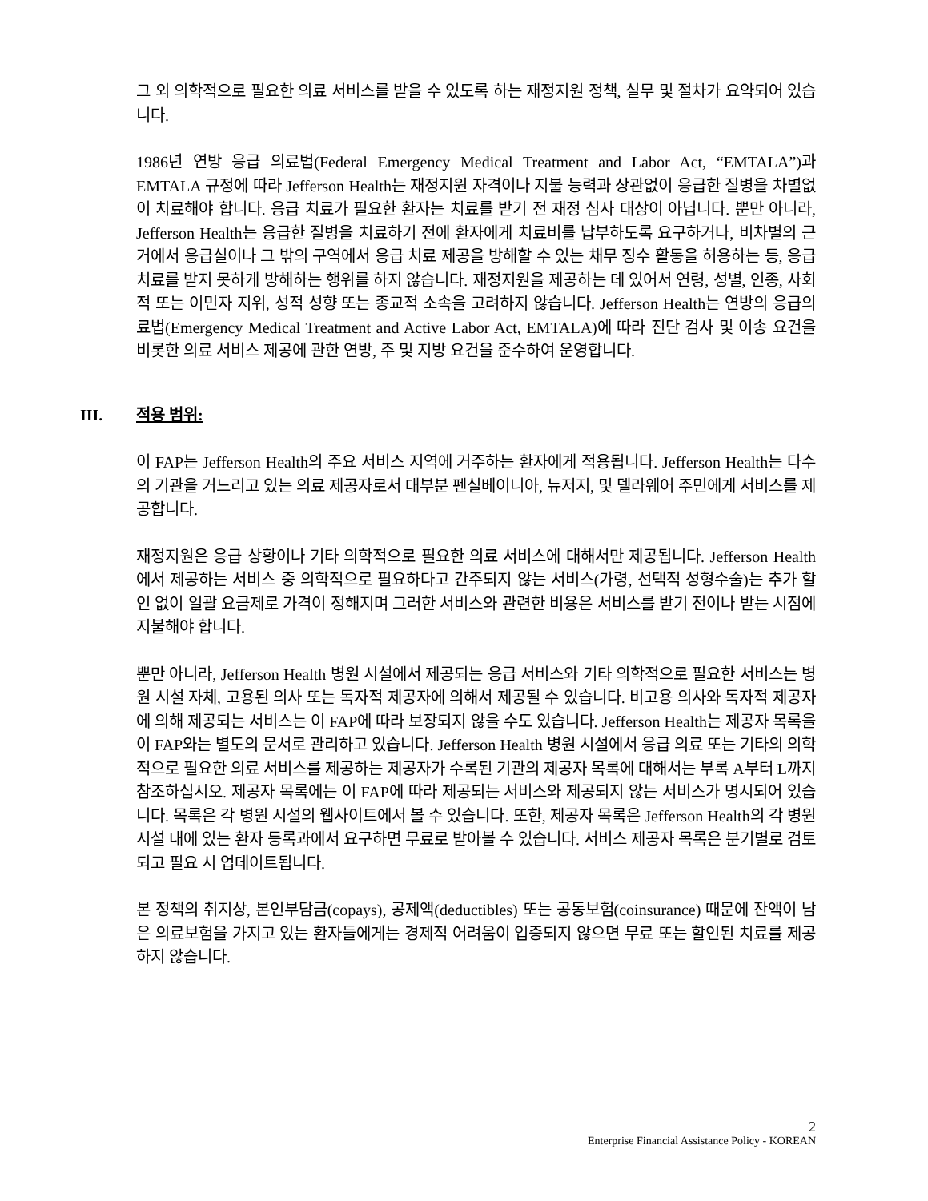그 외 의학적으로 필요한 의료 서비스를 받을 수 있도록 하는 재정지원 정책, 실무 및 절차가 요약되어 있습니다.
1986년 연방 응급 의료법(Federal Emergency Medical Treatment and Labor Act, “EMTALA”)과 EMTALA 규정에 따라 Jefferson Health는 재정지원 자격이나 지불 능력과 상관없이 응급한 질병을 차별없이 치료해야 합니다. 응급 치료가 필요한 환자는 치료를 받기 전 재정 심사 대상이 아닙니다. 뿐만 아니라, Jefferson Health는 응급한 질병을 치료하기 전에 환자에게 치료비를 납부하도록 요구하거나, 비차별의 근거에서 응급실이나 그 밖의 구역에서 응급 치료 제공을 방해할 수 있는 채무 징수 활동을 허용하는 등, 응급 치료를 받지 못하게 방해하는 행위를 하지 않습니다. 재정지원을 제공하는 데 있어서 연령, 성별, 인종, 사회적 또는 이민자 지위, 성적 성향 또는 종교적 소속을 고려하지 않습니다. Jefferson Health는 연방의 응급의료법(Emergency Medical Treatment and Active Labor Act, EMTALA)에 따라 진단 검사 및 이송 요건을 비롯한 의료 서비스 제공에 관한 연방, 주 및 지방 요건을 준수하여 운영합니다.
III. 적용 범위:
이 FAP는 Jefferson Health의 주요 서비스 지역에 거주하는 환자에게 적용됩니다. Jefferson Health는 다수의 기관을 거느리고 있는 의료 제공자로서 대부분 펜실베이니아, 뉴저지, 및 델라웨어 주민에게 서비스를 제공합니다.
재정지원은 응급 상황이나 기타 의학적으로 필요한 의료 서비스에 대해서만 제공됩니다. Jefferson Health에서 제공하는 서비스 중 의학적으로 필요하다고 간주되지 않는 서비스(가령, 선택적 성형수술)는 추가 할인 없이 일괄 요금제로 가격이 정해지며 그러한 서비스와 관련한 비용은 서비스를 받기 전이나 받는 시점에 지불해야 합니다.
뿐만 아니라, Jefferson Health 병원 시설에서 제공되는 응급 서비스와 기타 의학적으로 필요한 서비스는 병원 시설 자체, 고용된 의사 또는 독자적 제공자에 의해서 제공될 수 있습니다. 비고용 의사와 독자적 제공자에 의해 제공되는 서비스는 이 FAP에 따라 보장되지 않을 수도 있습니다. Jefferson Health는 제공자 목록을 이 FAP와는 별도의 문서로 관리하고 있습니다. Jefferson Health 병원 시설에서 응급 의료 또는 기타의 의학적으로 필요한 의료 서비스를 제공하는 제공자가 수록된 기관의 제공자 목록에 대해서는 부록 A부터 L까지 참조하십시오. 제공자 목록에는 이 FAP에 따라 제공되는 서비스와 제공되지 않는 서비스가 명시되어 있습니다. 목록은 각 병원 시설의 웹사이트에서 볼 수 있습니다. 또한, 제공자 목록은 Jefferson Health의 각 병원 시설 내에 있는 환자 등록과에서 요구하면 무료로 받아볼 수 있습니다. 서비스 제공자 목록은 분기별로 검토되고 필요 시 업데이트됩니다.
본 정책의 취지상, 본인부담금(copays), 공제액(deductibles) 또는 공동보험(coinsurance) 때문에 잔액이 남은 의료보험을 가지고 있는 환자들에게는 경제적 어려움이 입증되지 않으면 무료 또는 할인된 치료를 제공하지 않습니다.
2
Enterprise Financial Assistance Policy - KOREAN